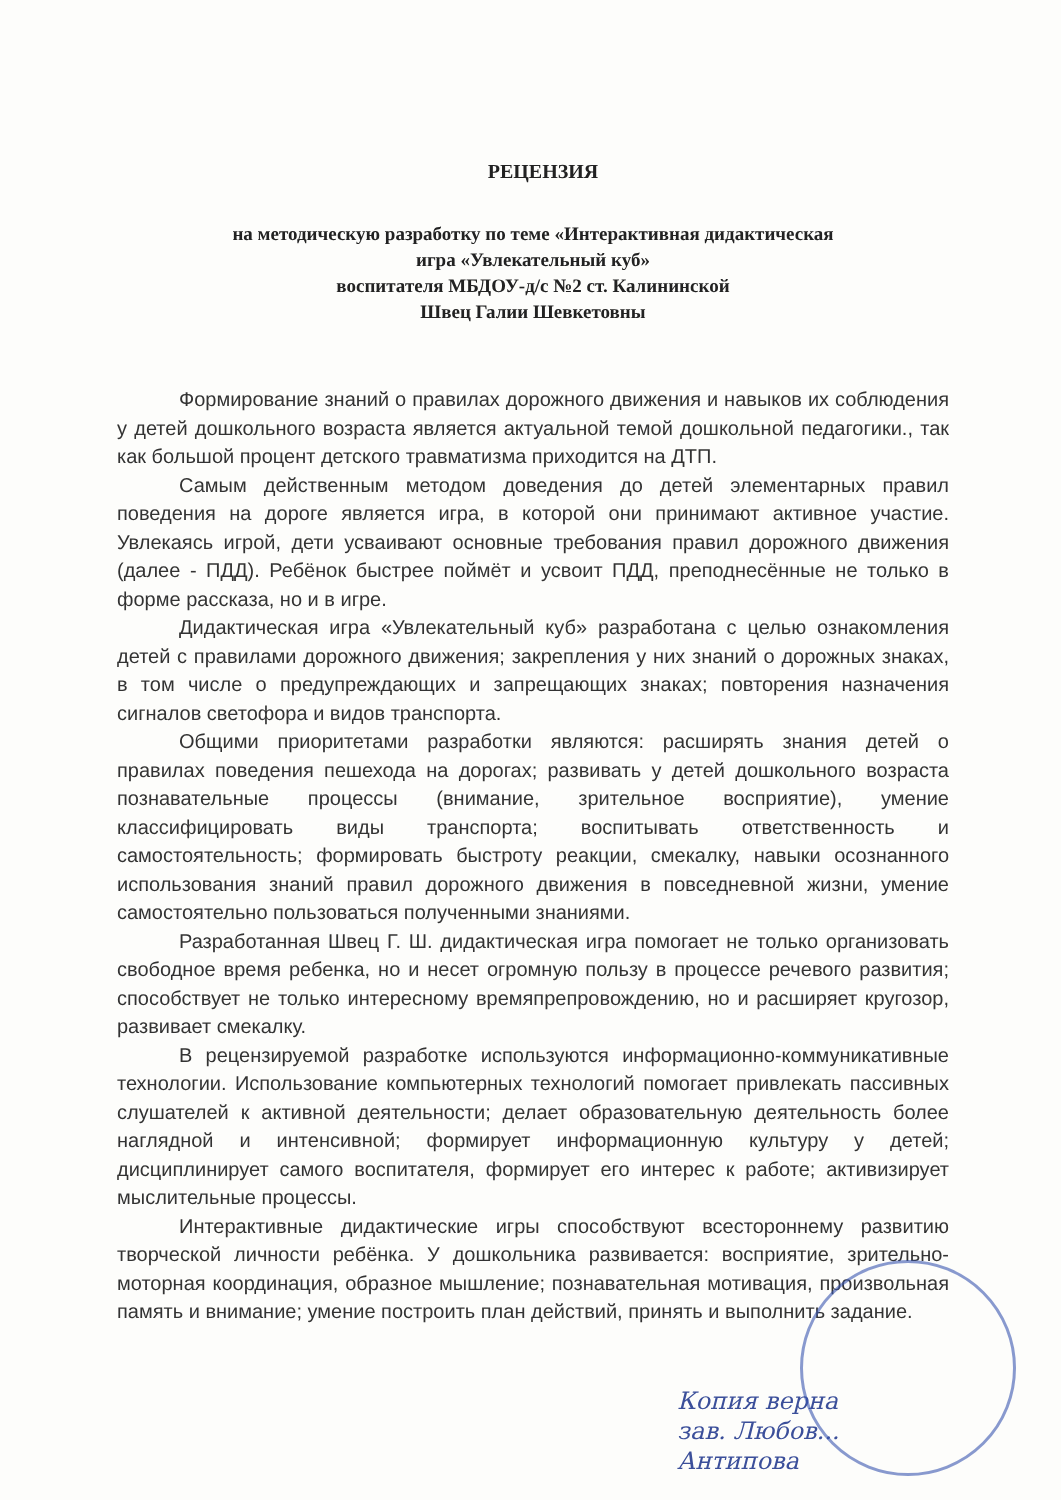РЕЦЕНЗИЯ
на методическую разработку по теме «Интерактивная дидактическая
игра «Увлекательный куб»
воспитателя МБДОУ-д/с №2 ст. Калининской
Швец Галии Шевкетовны
Формирование знаний о правилах дорожного движения и навыков их соблюдения у детей дошкольного возраста является актуальной темой дошкольной педагогики., так как большой процент детского травматизма приходится на ДТП.
Самым действенным методом доведения до детей элементарных правил поведения на дороге является игра, в которой они принимают активное участие. Увлекаясь игрой, дети усваивают основные требования правил дорожного движения (далее - ПДД). Ребёнок быстрее поймёт и усвоит ПДД, преподнесённые не только в форме рассказа, но и в игре.
Дидактическая игра «Увлекательный куб» разработана с целью ознакомления детей с правилами дорожного движения; закрепления у них знаний о дорожных знаках, в том числе о предупреждающих и запрещающих знаках; повторения назначения сигналов светофора и видов транспорта.
Общими приоритетами разработки являются: расширять знания детей о правилах поведения пешехода на дорогах; развивать у детей дошкольного возраста познавательные процессы (внимание, зрительное восприятие), умение классифицировать виды транспорта; воспитывать ответственность и самостоятельность; формировать быстроту реакции, смекалку, навыки осознанного использования знаний правил дорожного движения в повседневной жизни, умение самостоятельно пользоваться полученными знаниями.
Разработанная Швец Г. Ш. дидактическая игра помогает не только организовать свободное время ребенка, но и несет огромную пользу в процессе речевого развития; способствует не только интересному времяпрепровождению, но и расширяет кругозор, развивает смекалку.
В рецензируемой разработке используются информационно-коммуникативные технологии. Использование компьютерных технологий помогает привлекать пассивных слушателей к активной деятельности; делает образовательную деятельность более наглядной и интенсивной; формирует информационную культуру у детей; дисциплинирует самого воспитателя, формирует его интерес к работе; активизирует мыслительные процессы.
Интерактивные дидактические игры способствуют всестороннему развитию творческой личности ребёнка. У дошкольника развивается: восприятие, зрительно-моторная координация, образное мышление; познавательная мотивация, произвольная память и внимание; умение построить план действий, принять и выполнить задание.
Копия верна
зав. Любов...
Антипова